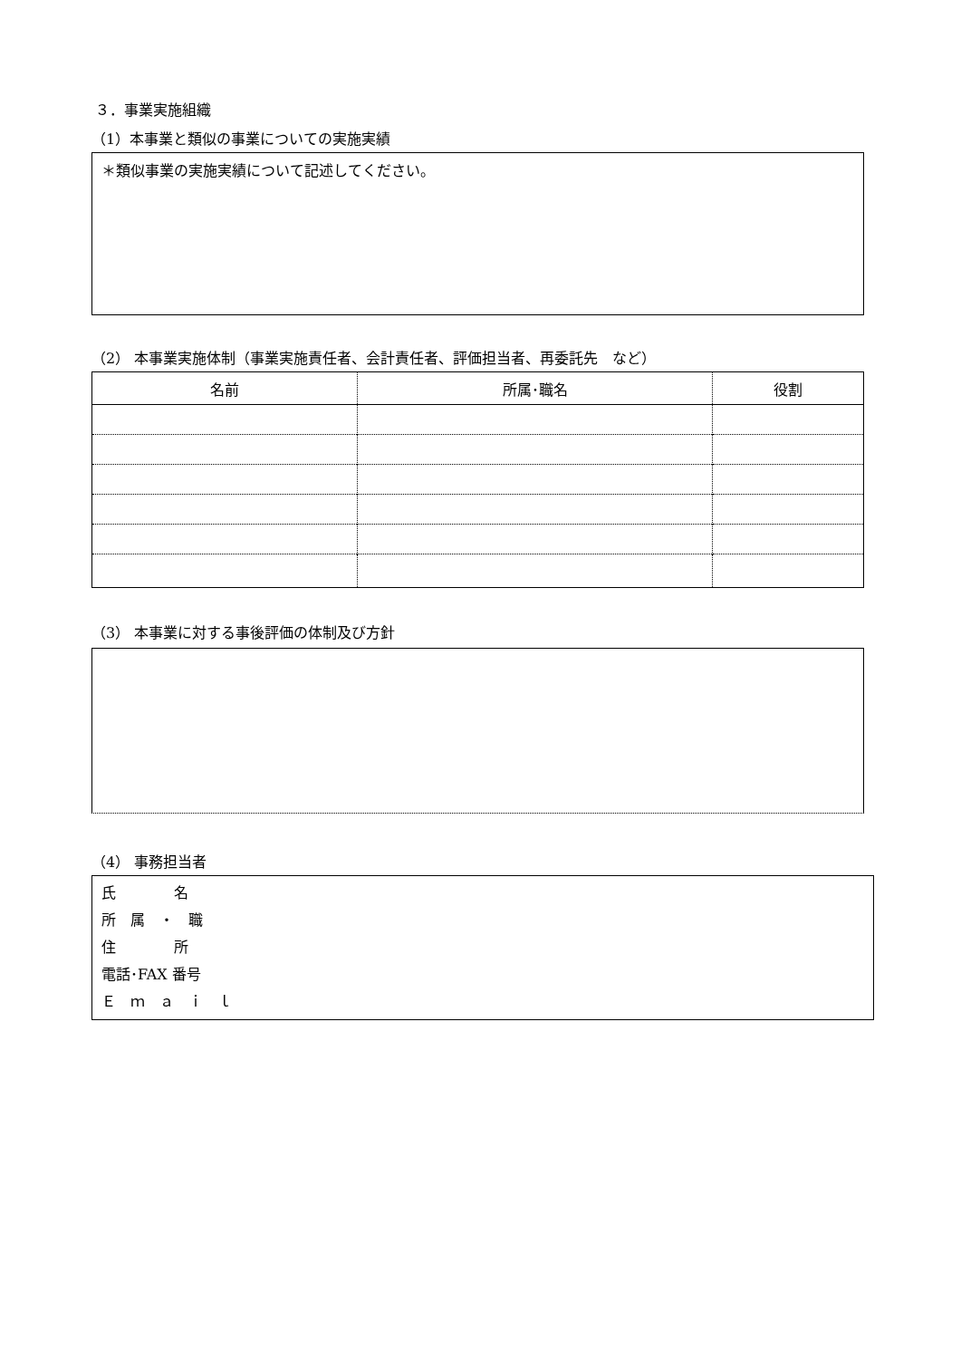３．事業実施組織
（1）本事業と類似の事業についての実施実績
＊類似事業の実施実績について記述してください。
（2） 本事業実施体制（事業実施責任者、会計責任者、評価担当者、再委託先　など）
| 名前 | 所属･職名 | 役割 |
| --- | --- | --- |
（3） 本事業に対する事後評価の体制及び方針
（4） 事務担当者
氏　　　　名
所　属　・　職
住　　　　所
電話･FAX 番号
Ｅ　ｍ　ａ　ｉ　ｌ